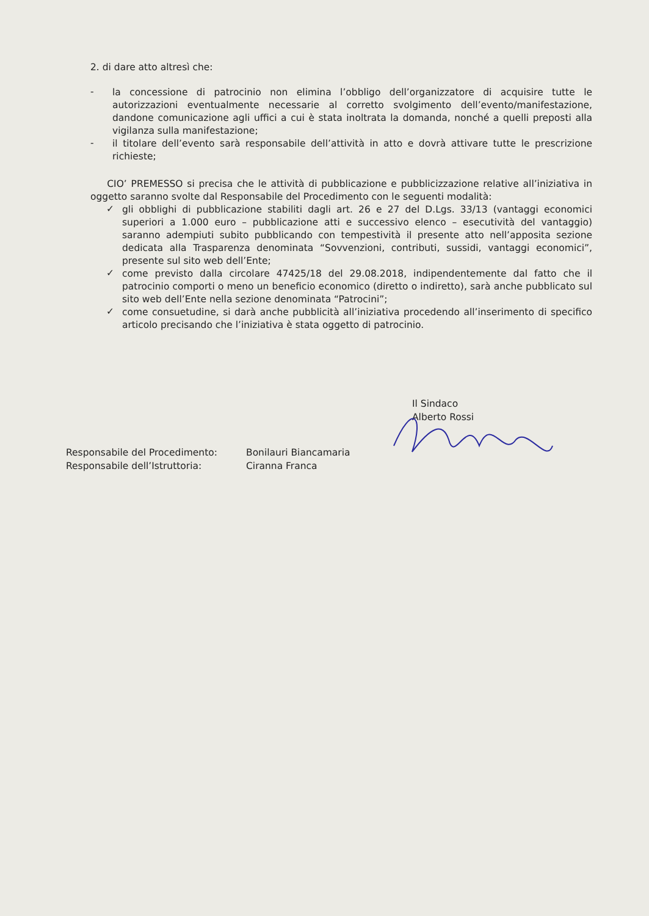2. di dare atto altresì che:
-
la concessione di patrocinio non elimina l’obbligo dell’organizzatore di acquisire tutte le autorizzazioni eventualmente necessarie al corretto svolgimento dell’evento/manifestazione, dandone comunicazione agli uffici a cui è stata inoltrata la domanda, nonché a quelli preposti alla vigilanza sulla manifestazione;
-
il titolare dell’evento sarà responsabile dell’attività in atto e dovrà attivare tutte le prescrizione richieste;
CIO’ PREMESSO si precisa che le attività di pubblicazione e pubblicizzazione relative all’iniziativa in oggetto saranno svolte dal Responsabile del Procedimento con le seguenti modalità:
✓
gli obblighi di pubblicazione stabiliti dagli art. 26 e 27 del D.Lgs. 33/13 (vantaggi economici superiori a 1.000 euro – pubblicazione atti e successivo elenco – esecutività del vantaggio) saranno adempiuti subito pubblicando con tempestività il presente atto nell’apposita sezione dedicata alla Trasparenza denominata “Sovvenzioni, contributi, sussidi, vantaggi economici”, presente sul sito web dell’Ente;
✓
come previsto dalla circolare 47425/18 del 29.08.2018, indipendentemente dal fatto che il patrocinio comporti o meno un beneficio economico (diretto o indiretto), sarà anche pubblicato sul sito web dell’Ente nella sezione denominata “Patrocini”;
✓
come consuetudine, si darà anche pubblicità all’iniziativa procedendo all’inserimento di specifico articolo precisando che l’iniziativa è stata oggetto di patrocinio.
Il Sindaco
Alberto Rossi
Responsabile del Procedimento: Bonilauri Biancamaria
Responsabile dell’Istruttoria: Ciranna Franca